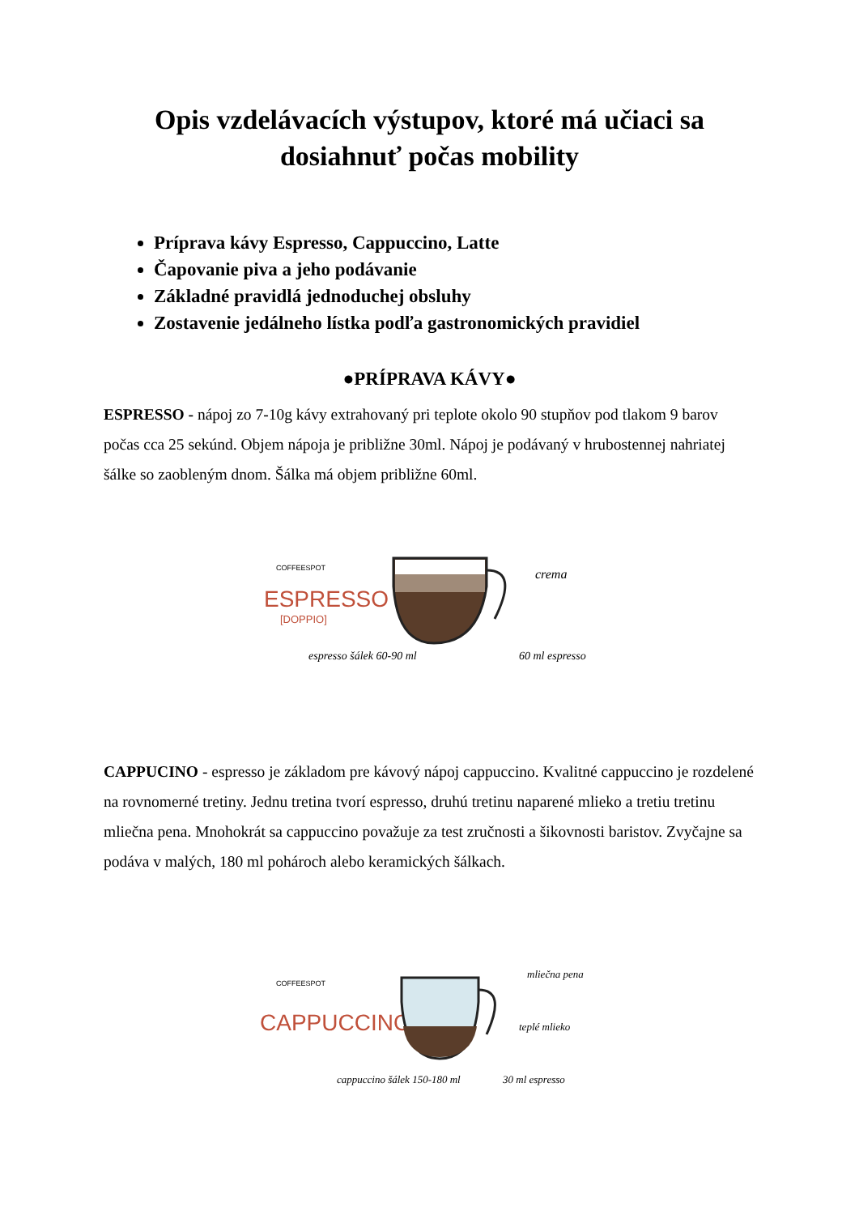Opis vzdelávacích výstupov, ktoré má učiaci sa
dosiahnuť počas mobility
Príprava kávy Espresso, Cappuccino, Latte
Čapovanie piva a jeho podávanie
Základné pravidlá jednoduchej obsluhy
Zostavenie jedálneho lístka podľa gastronomických pravidiel
●PRÍPRAVA KÁVY●
ESPRESSO - nápoj zo 7-10g kávy extrahovaný pri teplote okolo 90 stupňov pod tlakom 9 barov počas cca 25 sekúnd. Objem nápoja je približne 30ml. Nápoj je podávaný v hrubostennej nahriatej šálke so zaobleným dnom. Šálka má objem približne 60ml.
COFFEESPOT
ESPRESSO
[DOPPIO]
crema
60 ml espresso
espresso šálek 60-90 ml
CAPPUCINO - espresso je základom pre kávový nápoj cappuccino. Kvalitné cappuccino je rozdelené na rovnomerné tretiny. Jednu tretina tvorí espresso, druhú tretinu naparené mlieko a tretiu tretinu mliečna pena. Mnohokrát sa cappuccino považuje za test zručnosti a šikovnosti baristov. Zvyčajne sa podáva v malých, 180 ml pohároch alebo keramických šálkach.
COFFEESPOT
CAPPUCCINO
mliečna pena
teplé mlieko
30 ml espresso
cappuccino šálek 150-180 ml